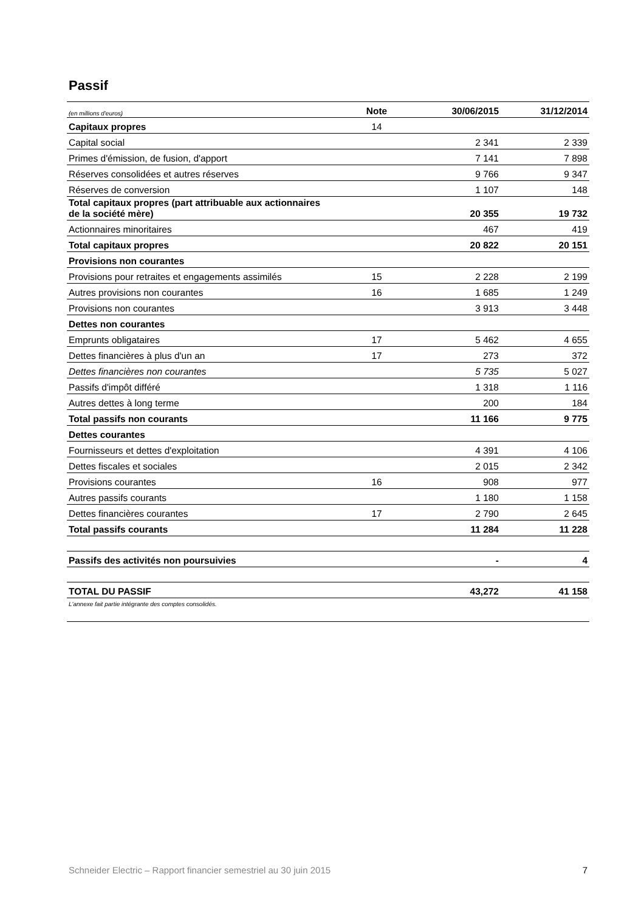Passif
| (en millions d'euros) | Note | 30/06/2015 | 31/12/2014 |
| --- | --- | --- | --- |
| Capitaux propres | 14 | | |
| Capital social | | 2 341 | 2 339 |
| Primes d'émission, de fusion, d'apport | | 7 141 | 7 898 |
| Réserves consolidées et autres réserves | | 9 766 | 9 347 |
| Réserves de conversion | | 1 107 | 148 |
| Total capitaux propres (part attribuable aux actionnaires de la société mère) | | 20 355 | 19 732 |
| Actionnaires minoritaires | | 467 | 419 |
| Total capitaux propres | | 20 822 | 20 151 |
| Provisions non courantes | | | |
| Provisions pour retraites et engagements assimilés | 15 | 2 228 | 2 199 |
| Autres provisions non courantes | 16 | 1 685 | 1 249 |
| Provisions non courantes | | 3 913 | 3 448 |
| Dettes non courantes | | | |
| Emprunts obligataires | 17 | 5 462 | 4 655 |
| Dettes financières à plus d'un an | 17 | 273 | 372 |
| Dettes financières non courantes | | 5 735 | 5 027 |
| Passifs d'impôt différé | | 1 318 | 1 116 |
| Autres dettes à long terme | | 200 | 184 |
| Total passifs non courants | | 11 166 | 9 775 |
| Dettes courantes | | | |
| Fournisseurs et dettes d'exploitation | | 4 391 | 4 106 |
| Dettes fiscales et sociales | | 2 015 | 2 342 |
| Provisions courantes | 16 | 908 | 977 |
| Autres passifs courants | | 1 180 | 1 158 |
| Dettes financières courantes | 17 | 2 790 | 2 645 |
| Total passifs courants | | 11 284 | 11 228 |
| Passifs des activités non poursuivies | | - | 4 |
| TOTAL DU PASSIF | | 43,272 | 41 158 |
| L'annexe fait partie intégrante des comptes consolidés. | | | |
Schneider Electric – Rapport financier semestriel au 30 juin 2015 7